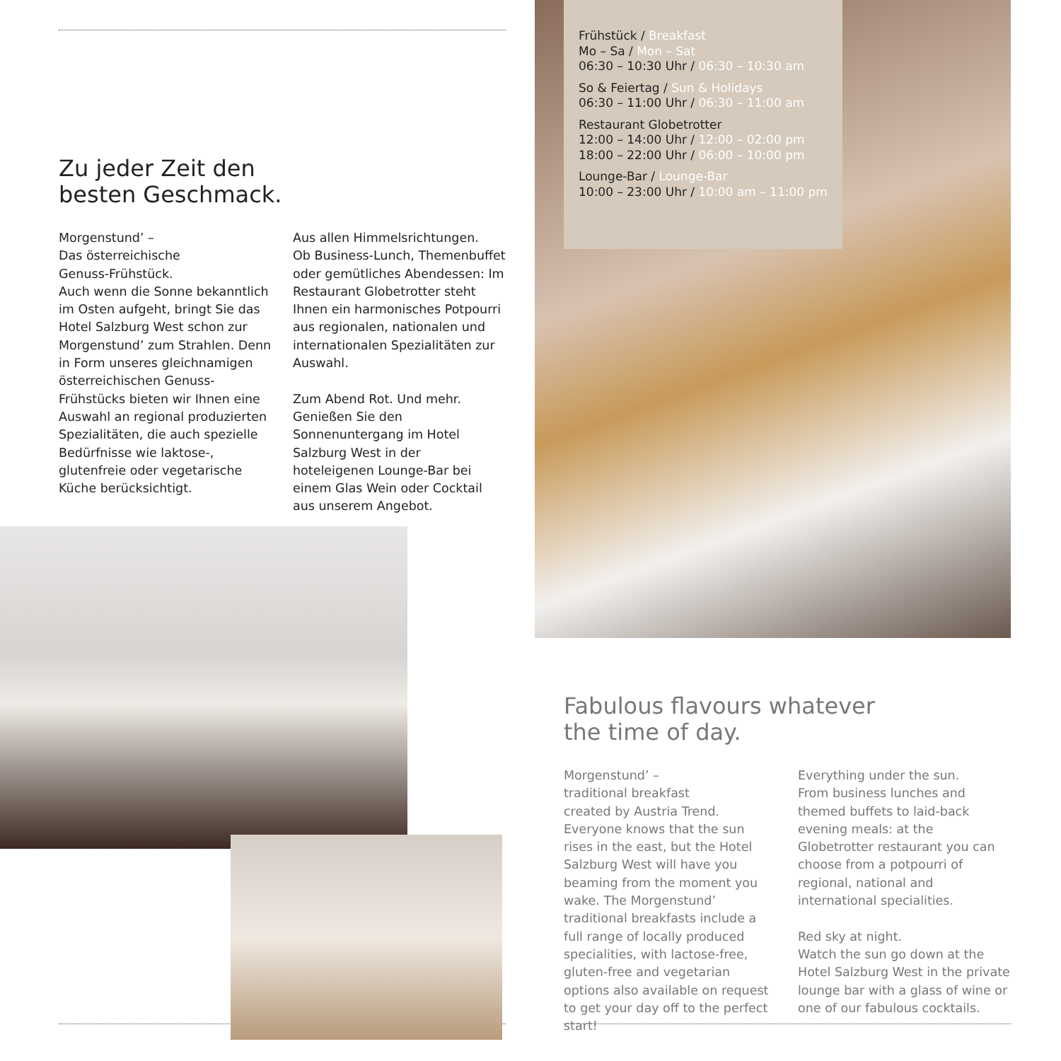Zu jeder Zeit den
besten Geschmack.
Morgenstund’ –
Das österreichische
Genuss-Frühstück.
Auch wenn die Sonne bekanntlich im Osten aufgeht, bringt Sie das Hotel Salzburg West schon zur Morgenstund’ zum Strahlen. Denn in Form unseres gleichnamigen österreichischen Genuss-Frühstücks bieten wir Ihnen eine Auswahl an regional produzierten Spezialitäten, die auch spezielle Bedürfnisse wie laktose-, glutenfreie oder vegetarische Küche berücksichtigt.
Aus allen Himmelsrichtungen.
Ob Business-Lunch, Themenbuffet oder gemütliches Abendessen: Im Restaurant Globetrotter steht Ihnen ein harmonisches Potpourri aus regionalen, nationalen und internationalen Spezialitäten zur Auswahl.
Zum Abend Rot. Und mehr.
Genießen Sie den Sonnenuntergang im Hotel Salzburg West in der hoteleigenen Lounge-Bar bei einem Glas Wein oder Cocktail aus unserem Angebot.
Frühstück / Breakfast
Mo – Sa / Mon – Sat
06:30 – 10:30 Uhr / 06:30 – 10:30 am
So & Feiertag / Sun & Holidays
06:30 – 11:00 Uhr / 06:30 – 11:00 am
Restaurant Globetrotter
12:00 – 14:00 Uhr / 12:00 – 02:00 pm
18:00 – 22:00 Uhr / 06:00 – 10:00 pm
Lounge-Bar / Lounge-Bar
10:00 – 23:00 Uhr / 10:00 am – 11:00 pm
Fabulous flavours whatever
the time of day.
Morgenstund’ –
traditional breakfast
created by Austria Trend.
Everyone knows that the sun rises in the east, but the Hotel Salzburg West will have you beaming from the moment you wake. The Morgenstund’ traditional breakfasts include a full range of locally produced specialities, with lactose-free, gluten-free and vegetarian options also available on request to get your day off to the perfect start!
Everything under the sun.
From business lunches and themed buffets to laid-back evening meals: at the Globetrotter restaurant you can choose from a potpourri of regional, national and international specialities.
Red sky at night.
Watch the sun go down at the Hotel Salzburg West in the private lounge bar with a glass of wine or one of our fabulous cocktails.